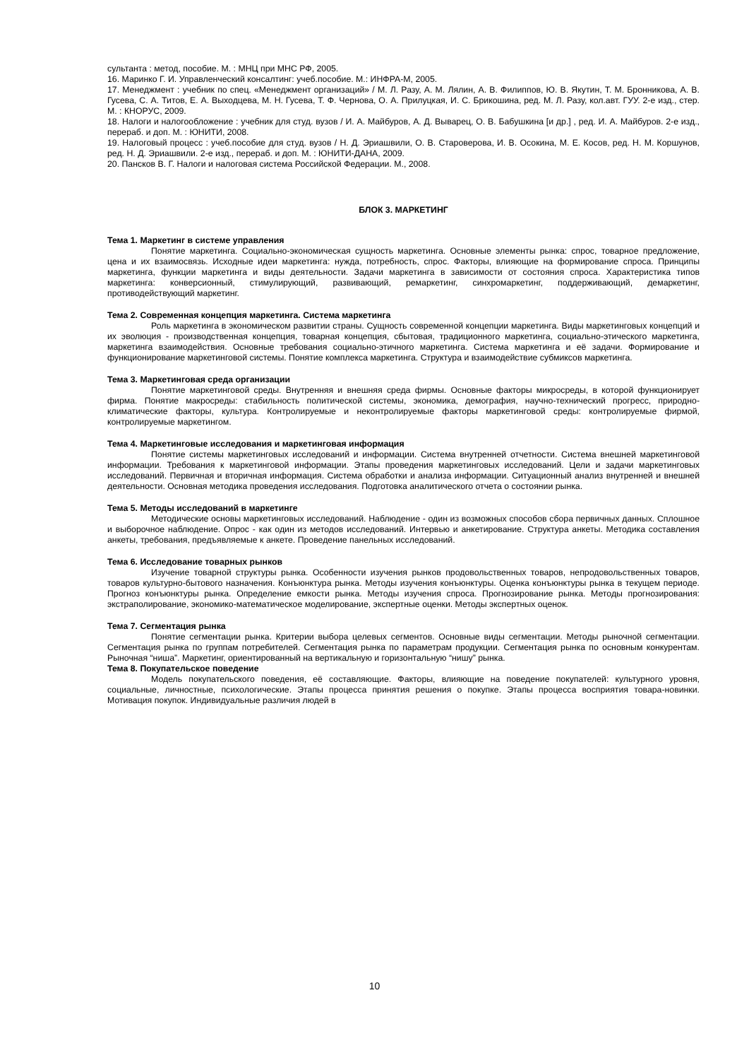сультанта : метод, пособие. М. : МНЦ при МНС РФ, 2005.
16. Маринко Г. И. Управленческий консалтинг: учеб.пособие. М.: ИНФРА-М, 2005.
17. Менеджмент : учебник по спец. «Менеджмент организаций» / М. Л. Разу, А. М. Лялин, А. В. Филиппов, Ю. В. Якутин, Т. М. Бронникова, А. В. Гусева, С. А. Титов, Е. А. Выходцева, М. Н. Гусева, Т. Ф. Чернова, О. А. Прилуцкая, И. С. Брикошина, ред. М. Л. Разу, кол.авт. ГУУ. 2-е изд., стер. М. : КНОРУС, 2009.
18. Налоги и налогообложение : учебник для студ. вузов / И. А. Майбуров, А. Д. Выварец, О. В. Бабушкина [и др.] , ред. И. А. Майбуров. 2-е изд., перераб. и доп. М. : ЮНИТИ, 2008.
19. Налоговый процесс : учеб.пособие для студ. вузов / Н. Д. Эриашвили, О. В. Староверова, И. В. Осокина, М. Е. Косов, ред. Н. М. Коршунов, ред. Н. Д. Эриашвили. 2-е изд., перераб. и доп. М. : ЮНИТИ-ДАНА, 2009.
20. Пансков В. Г. Налоги и налоговая система Российской Федерации. М., 2008.
БЛОК 3. МАРКЕТИНГ
Тема 1. Маркетинг в системе управления
Понятие маркетинга. Социально-экономическая сущность маркетинга. Основные элементы рынка: спрос, товарное предложение, цена и их взаимосвязь. Исходные идеи маркетинга: нужда, потребность, спрос. Факторы, влияющие на формирование спроса. Принципы маркетинга, функции маркетинга и виды деятельности. Задачи маркетинга в зависимости от состояния спроса. Характеристика типов маркетинга: конверсионный, стимулирующий, развивающий, ремаркетинг, синхромаркетинг, поддерживающий, демаркетинг, противодействующий маркетинг.
Тема 2. Современная концепция маркетинга. Система маркетинга
Роль маркетинга в экономическом развитии страны. Сущность современной концепции маркетинга. Виды маркетинговых концепций и их эволюция - производственная концепция, товарная концепция, сбытовая, традиционного маркетинга, социально-этического маркетинга, маркетинга взаимодействия. Основные требования социально-этичного маркетинга. Система маркетинга и её задачи. Формирование и функционирование маркетинговой системы. Понятие комплекса маркетинга. Структура и взаимодействие субмиксов маркетинга.
Тема 3. Маркетинговая среда организации
Понятие маркетинговой среды. Внутренняя и внешняя среда фирмы. Основные факторы микросреды, в которой функционирует фирма. Понятие макросреды: стабильность политической системы, экономика, демография, научно-технический прогресс, природно-климатические факторы, культура. Контролируемые и неконтролируемые факторы маркетинговой среды: контролируемые фирмой, контролируемые маркетингом.
Тема 4. Маркетинговые исследования и маркетинговая информация
Понятие системы маркетинговых исследований и информации. Система внутренней отчетности. Система внешней маркетинговой информации. Требования к маркетинговой информации. Этапы проведения маркетинговых исследований. Цели и задачи маркетинговых исследований. Первичная и вторичная информация. Система обработки и анализа информации. Ситуационный анализ внутренней и внешней деятельности. Основная методика проведения исследования. Подготовка аналитического отчета о состоянии рынка.
Тема 5. Методы исследований в маркетинге
Методические основы маркетинговых исследований. Наблюдение - один из возможных способов сбора первичных данных. Сплошное и выборочное наблюдение. Опрос - как один из методов исследований. Интервью и анкетирование. Структура анкеты. Методика составления анкеты, требования, предъявляемые к анкете. Проведение панельных исследований.
Тема 6. Исследование товарных рынков
Изучение товарной структуры рынка. Особенности изучения рынков продовольственных товаров, непродовольственных товаров, товаров культурно-бытового назначения. Конъюнктура рынка. Методы изучения конъюнктуры. Оценка конъюнктуры рынка в текущем периоде. Прогноз конъюнктуры рынка. Определение емкости рынка. Методы изучения спроса. Прогнозирование рынка. Методы прогнозирования: экстраполирование, экономико-математическое моделирование, экспертные оценки. Методы экспертных оценок.
Тема 7. Сегментация рынка
Понятие сегментации рынка. Критерии выбора целевых сегментов. Основные виды сегментации. Методы рыночной сегментации. Сегментация рынка по группам потребителей. Сегментация рынка по параметрам продукции. Сегментация рынка по основным конкурентам. Рыночная “ниша”. Маркетинг, ориентированный на вертикальную и горизонтальную “нишу” рынка.
Тема 8. Покупательское поведение
Модель покупательского поведения, её составляющие. Факторы, влияющие на поведение покупателей: культурного уровня, социальные, личностные, психологические. Этапы процесса принятия решения о покупке. Этапы процесса восприятия товара-новинки. Мотивация покупок. Индивидуальные различия людей в
10